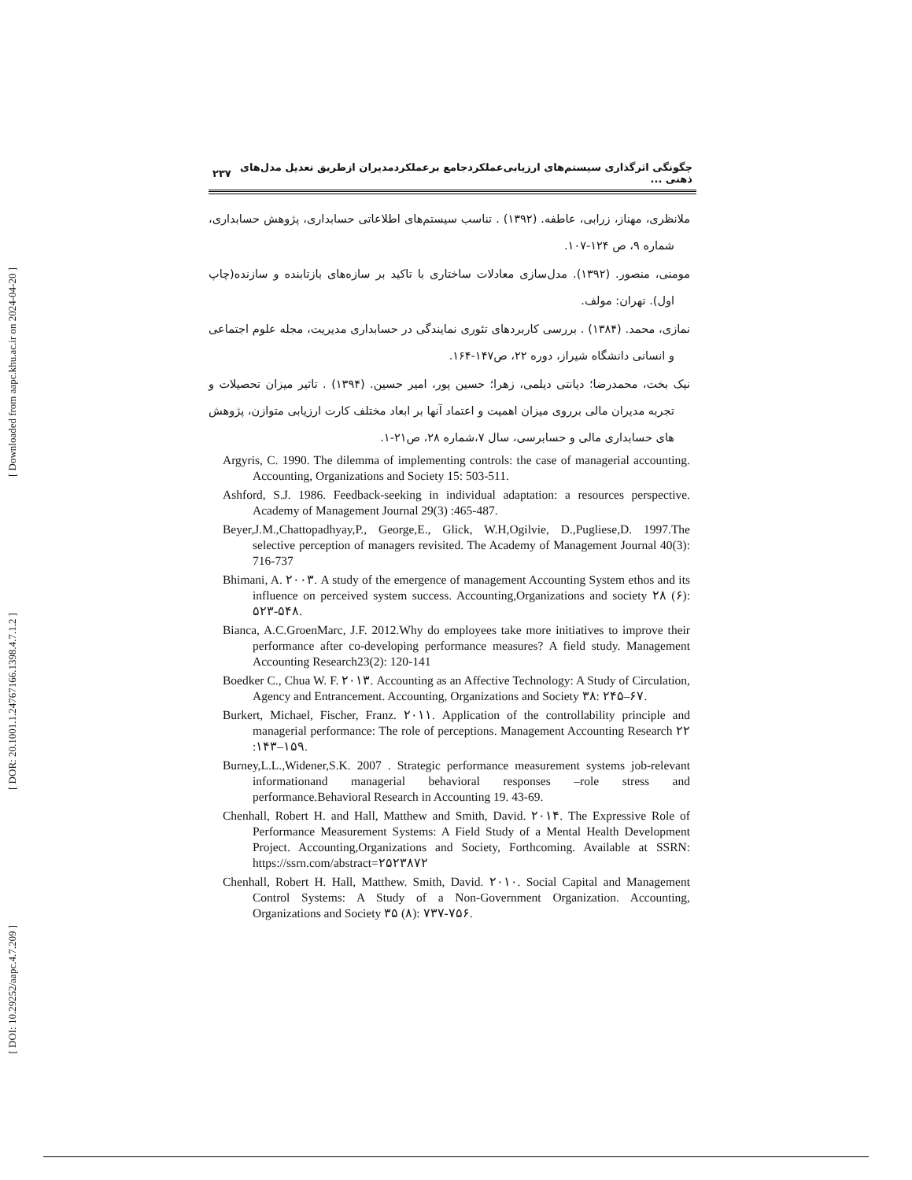[ Downloaded from aapc.khu.ac.ir on 2024-04-20 ]
[ DOR: 20.1001.1.24767166.1398.4.7.1.2 ]
[ DOI: 10.29252/aapc.4.7.209 ]
چگونگی اثرگذاری سیستم‌های ارزیابی‌عملکردجامع برعملکردمدیران ازطریق تعدیل مدل‌های ذهنی ... ۲۳۷
ملانظری، مهناز، زرابی، عاطفه. (۱۳۹۲) . تناسب سیستم‌های اطلاعاتی حسابداری، پژوهش حسابداری، شماره ۹، ص ۱۲۴-۱۰۷.
مومنی، منصور. (۱۳۹۲). مدل‌سازی معادلات ساختاری با تاکید بر سازه‌های بازتابنده و سازنده(چاپ اول). تهران: مولف.
نمازی، محمد. (۱۳۸۴) . بررسی کاربردهای تئوری نمایندگی در حسابداری مدیریت، مجله علوم اجتماعی و انسانی دانشگاه شیراز، دوره ۲۲، ص۱۴۷-۱۶۴.
نیک بخت، محمدرضا؛ دیانتی دیلمی، زهرا؛ حسین پور، امیر حسین. (۱۳۹۴) . تاثیر میزان تحصیلات و تجربه مدیران مالی برروی میزان اهمیت و اعتماد آنها بر ابعاد مختلف کارت ارزیابی متوازن، پژوهش های حسابداری مالی و حسابرسی، سال ۷،شماره ۲۸، ص۲۱-۱.
Argyris, C. 1990. The dilemma of implementing controls: the case of managerial accounting. Accounting, Organizations and Society 15: 503-511.
Ashford, S.J. 1986. Feedback-seeking in individual adaptation: a resources perspective. Academy of Management Journal 29(3) :465-487.
Beyer,J.M.,Chattopadhyay,P., George,E., Glick, W.H,Ogilvie, D.,Pugliese,D. 1997.The selective perception of managers revisited. The Academy of Management Journal 40(3): 716-737
Bhimani, A. ۲۰۰۳. A study of the emergence of management Accounting System ethos and its influence on perceived system success. Accounting,Organizations and society ۲۸ (۶): ۵۲۳-۵۴۸.
Bianca, A.C.GroenMarc, J.F. 2012.Why do employees take more initiatives to improve their performance after co-developing performance measures? A field study. Management Accounting Research23(2): 120-141
Boedker C., Chua W. F. ۲۰۱۳. Accounting as an Affective Technology: A Study of Circulation, Agency and Entrancement. Accounting, Organizations and Society ۳۸: ۲۴۵–۶۷.
Burkert, Michael, Fischer, Franz. ۲۰۱۱. Application of the controllability principle and managerial performance: The role of perceptions. Management Accounting Research ۲۲ :۱۴۳–۱۵۹.
Burney,L.L.,Widener,S.K. 2007 . Strategic performance measurement systems job-relevant informationand managerial behavioral responses –role stress and performance.Behavioral Research in Accounting 19. 43-69.
Chenhall, Robert H. and Hall, Matthew and Smith, David. ۲۰۱۴. The Expressive Role of Performance Measurement Systems: A Field Study of a Mental Health Development Project. Accounting,Organizations and Society, Forthcoming. Available at SSRN: https://ssrn.com/abstract=۲۵۲۳۸۷۲
Chenhall, Robert H. Hall, Matthew. Smith, David. ۲۰۱۰. Social Capital and Management Control Systems: A Study of a Non-Government Organization. Accounting, Organizations and Society ۳۵ (۸): ۷۳۷-۷۵۶.